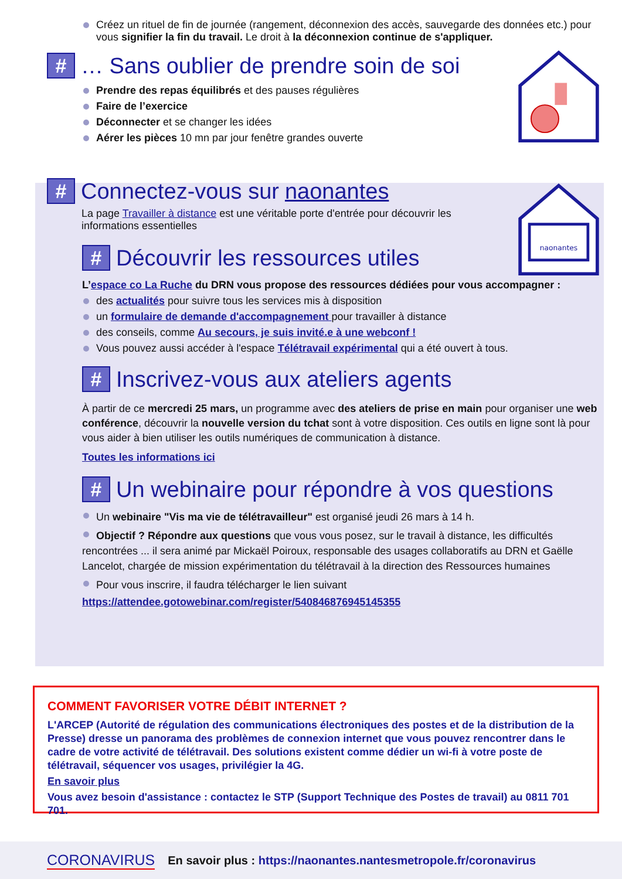Créez un rituel de fin de journée (rangement, déconnexion des accès, sauvegarde des données etc.) pour vous signifier la fin du travail. Le droit à la déconnexion continue de s'appliquer.
# … Sans oublier de prendre soin de soi
Prendre des repas équilibrés et des pauses régulières
Faire de l’exercice
Déconnecter et se changer les idées
Aérer les pièces 10 mn par jour fenêtre grandes ouverte
# Connectez-vous sur naonantes
La page Travailler à distance est une véritable porte d'entrée pour découvrir les informations essentielles
# Découvrir les ressources utiles
L’espace co La Ruche du DRN vous propose des ressources dédiées pour vous accompagner :
des actualités pour suivre tous les services mis à disposition
un formulaire de demande d'accompagnement pour travailler à distance
des conseils, comme Au secours, je suis invité.e à une webconf !
Vous pouvez aussi accéder à l'espace Télétravail expérimental qui a été ouvert à tous.
# Inscrivez-vous aux ateliers agents
À partir de ce mercredi 25 mars, un programme avec des ateliers de prise en main pour organiser une web conférence, découvrir la nouvelle version du tchat sont à votre disposition. Ces outils en ligne sont là pour vous aider à bien utiliser les outils numériques de communication à distance.
Toutes les informations ici
# Un webinaire pour répondre à vos questions
Un webinaire "Vis ma vie de télétravailleur" est organisé jeudi 26 mars à 14 h.
Objectif ? Répondre aux questions que vous vous posez, sur le travail à distance, les difficultés rencontrées ... il sera animé par Mickaël Poiroux, responsable des usages collaboratifs au DRN et Gaëlle Lancelot, chargée de mission expérimentation du télétravail à la direction des Ressources humaines
Pour vous inscrire, il faudra télécharger le lien suivant
https://attendee.gotowebinar.com/register/540846876945145355
naonantes
COMMENT FAVORISER VOTRE DÉBIT INTERNET ?
L'ARCEP (Autorité de régulation des communications électroniques des postes et de la distribution de la Presse) dresse un panorama des problèmes de connexion internet que vous pouvez rencontrer dans le cadre de votre activité de télétravail. Des solutions existent comme dédier un wi-fi à votre poste de télétravail, séquencer vos usages, privilégier la 4G.
En savoir plus
Vous avez besoin d'assistance : contactez le STP (Support Technique des Postes de travail) au 0811 701 701.
CORONAVIRUS En savoir plus : https://naonantes.nantesmetropole.fr/coronavirus